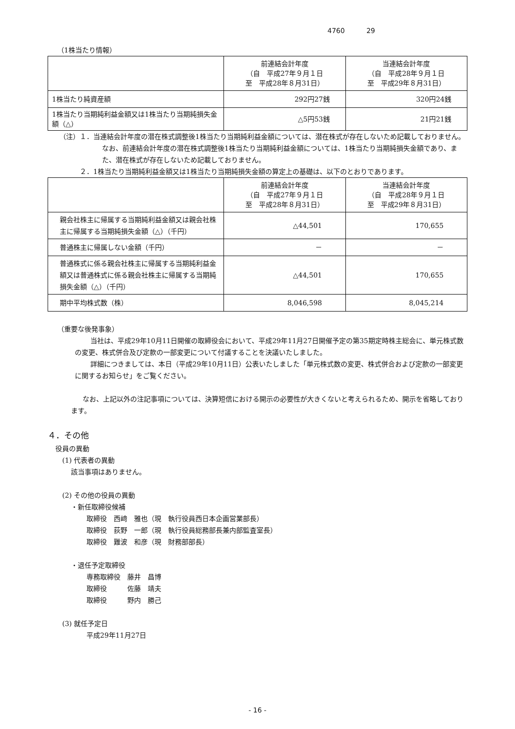4760 29
（1株当たり情報）
| | 前連結会計年度 （自 平成27年９月１日 至 平成28年８月31日） | 当連結会計年度 （自 平成28年９月１日 至 平成29年８月31日） |
| --- | --- | --- |
| 1株当たり純資産額 | 292円27銭 | 320円24銭 |
| 1株当たり当期純利益金額又は1株当たり当期純損失金額（△） | △5円53銭 | 21円21銭 |
（注）１．当連結会計年度の潜在株式調整後1株当たり当期純利益金額については、潜在株式が存在しないため記載しておりません。なお、前連結会計年度の潜在株式調整後1株当たり当期純利益金額については、1株当たり当期純損失金額であり、また、潜在株式が存在しないため記載しておりません。
２．1株当たり当期純利益金額又は1株当たり当期純損失金額の算定上の基礎は、以下のとおりであります。
| | 前連結会計年度 （自 平成27年９月１日 至 平成28年８月31日） | 当連結会計年度 （自 平成28年９月１日 至 平成29年８月31日） |
| --- | --- | --- |
| 親会社株主に帰属する当期純利益金額又は親会社株主に帰属する当期純損失金額（△）（千円） | △44,501 | 170,655 |
| 普通株主に帰属しない金額（千円） | － | － |
| 普通株式に係る親会社株主に帰属する当期純利益金額又は普通株式に係る親会社株主に帰属する当期純損失金額（△）（千円） | △44,501 | 170,655 |
| 期中平均株式数（株） | 8,046,598 | 8,045,214 |
（重要な後発事象）
当社は、平成29年10月11日開催の取締役会において、平成29年11月27日開催予定の第35期定時株主総会に、単元株式数の変更、株式併合及び定款の一部変更について付議することを決議いたしました。
詳細につきましては、本日（平成29年10月11日）公表いたしました「単元株式数の変更、株式併合および定款の一部変更に関するお知らせ」をご覧ください。
なお、上記以外の注記事項については、決算短信における開示の必要性が大きくないと考えられるため、開示を省略しております。
４．その他
役員の異動
(1) 代表者の異動
該当事項はありません。
(2) その他の役員の異動
・新任取締役候補
取締役　西﨑　雅也（現　執行役員西日本企画営業部長）
取締役　荻野　一郎（現　執行役員総務部長兼内部監査室長）
取締役　難波　和彦（現　財務部部長）
・退任予定取締役
専務取締役　藤井　昌博
取締役　　　佐藤　靖夫
取締役　　　野内　勝己
(3) 就任予定日
平成29年11月27日
- 16 -